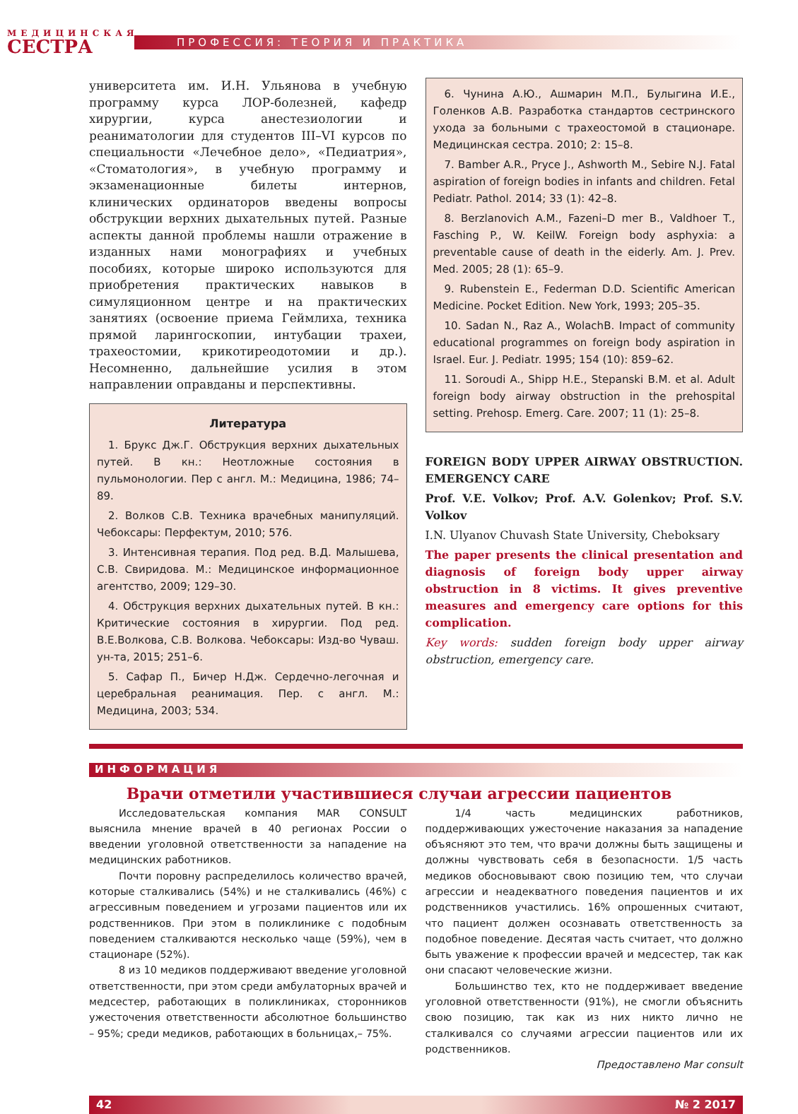МЕДИЦИНСКАЯ
СЕСТРА
ПРОФЕССИЯ: ТЕОРИЯ И ПРАКТИКА
университета им. И.Н. Ульянова в учебную программу курса ЛОР-болезней, кафедр хирургии, курса анестезиологии и реаниматологии для студентов III–VI курсов по специальности «Лечебное дело», «Педиатрия», «Стоматология», в учебную программу и экзаменационные билеты интернов, клинических ординаторов введены вопросы обструкции верхних дыхательных путей. Разные аспекты данной проблемы нашли отражение в изданных нами монографиях и учебных пособиях, которые широко используются для приобретения практических навыков в симуляционном центре и на практических занятиях (освоение приема Геймлиха, техника прямой ларингоскопии, интубации трахеи, трахеостомии, крикотиреодотомии и др.). Несомненно, дальнейшие усилия в этом направлении оправданы и перспективны.
Литература
1. Брукс Дж.Г. Обструкция верхних дыхательных путей. В кн.: Неотложные состояния в пульмонологии. Пер с англ. М.: Медицина, 1986; 74–89.
2. Волков С.В. Техника врачебных манипуляций. Чебоксары: Перфектум, 2010; 576.
3. Интенсивная терапия. Под ред. В.Д. Малышева, С.В. Свиридова. М.: Медицинское информационное агентство, 2009; 129–30.
4. Обструкция верхних дыхательных путей. В кн.: Критические состояния в хирургии. Под ред. В.Е.Волкова, С.В. Волкова. Чебоксары: Изд-во Чуваш. ун-та, 2015; 251–6.
5. Сафар П., Бичер Н.Дж. Сердечно-легочная и церебральная реанимация. Пер. с англ. М.: Медицина, 2003; 534.
6. Чунина А.Ю., Ашмарин М.П., Булыгина И.Е., Голенков А.В. Разработка стандартов сестринского ухода за больными с трахеостомой в стационаре. Медицинская сестра. 2010; 2: 15–8.
7. Bamber A.R., Pryce J., Ashworth M., Sebire N.J. Fatal aspiration of foreign bodies in infants and children. Fetal Pediatr. Pathol. 2014; 33 (1): 42–8.
8. Berzlanovich A.M., Fazeni–D mer B., Valdhoer T., Fasching P., W. KeilW. Foreign body asphyxia: a preventable cause of death in the eiderly. Am. J. Prev. Med. 2005; 28 (1): 65–9.
9. Rubenstein E., Federman D.D. Scientific American Medicine. Pocket Edition. New York, 1993; 205–35.
10. Sadan N., Raz A., WolachB. Impact of community educational programmes on foreign body aspiration in Israel. Eur. J. Pediatr. 1995; 154 (10): 859–62.
11. Soroudi A., Shipp H.E., Stepanski B.M. et al. Adult foreign body airway obstruction in the prehospital setting. Prehosp. Emerg. Care. 2007; 11 (1): 25–8.
FOREIGN BODY UPPER AIRWAY OBSTRUCTION. EMERGENCY CARE
Prof. V.E. Volkov; Prof. A.V. Golenkov; Prof. S.V. Volkov
I.N. Ulyanov Chuvash State University, Cheboksary
The paper presents the clinical presentation and diagnosis of foreign body upper airway obstruction in 8 victims. It gives preventive measures and emergency care options for this complication.
Key words: sudden foreign body upper airway obstruction, emergency care.
ИНФОРМАЦИЯ
Врачи отметили участившиеся случаи агрессии пациентов
Исследовательская компания MAR CONSULT выяснила мнение врачей в 40 регионах России о введении уголовной ответственности за нападение на медицинских работников.
Почти поровну распределилось количество врачей, которые сталкивались (54%) и не сталкивались (46%) с агрессивным поведением и угрозами пациентов или их родственников. При этом в поликлинике с подобным поведением сталкиваются несколько чаще (59%), чем в стационаре (52%).
8 из 10 медиков поддерживают введение уголовной ответственности, при этом среди амбулаторных врачей и медсестер, работающих в поликлиниках, сторонников ужесточения ответственности абсолютное большинство – 95%; среди медиков, работающих в больницах,– 75%.
1/4 часть медицинских работников, поддерживающих ужесточение наказания за нападение объясняют это тем, что врачи должны быть защищены и должны чувствовать себя в безопасности. 1/5 часть медиков обосновывают свою позицию тем, что случаи агрессии и неадекватного поведения пациентов и их родственников участились. 16% опрошенных считают, что пациент должен осознавать ответственность за подобное поведение. Десятая часть считает, что должно быть уважение к профессии врачей и медсестер, так как они спасают человеческие жизни.
Большинство тех, кто не поддерживает введение уголовной ответственности (91%), не смогли объяснить свою позицию, так как из них никто лично не сталкивался со случаями агрессии пациентов или их родственников.
Предоставлено Mar consult
42 № 2 2017